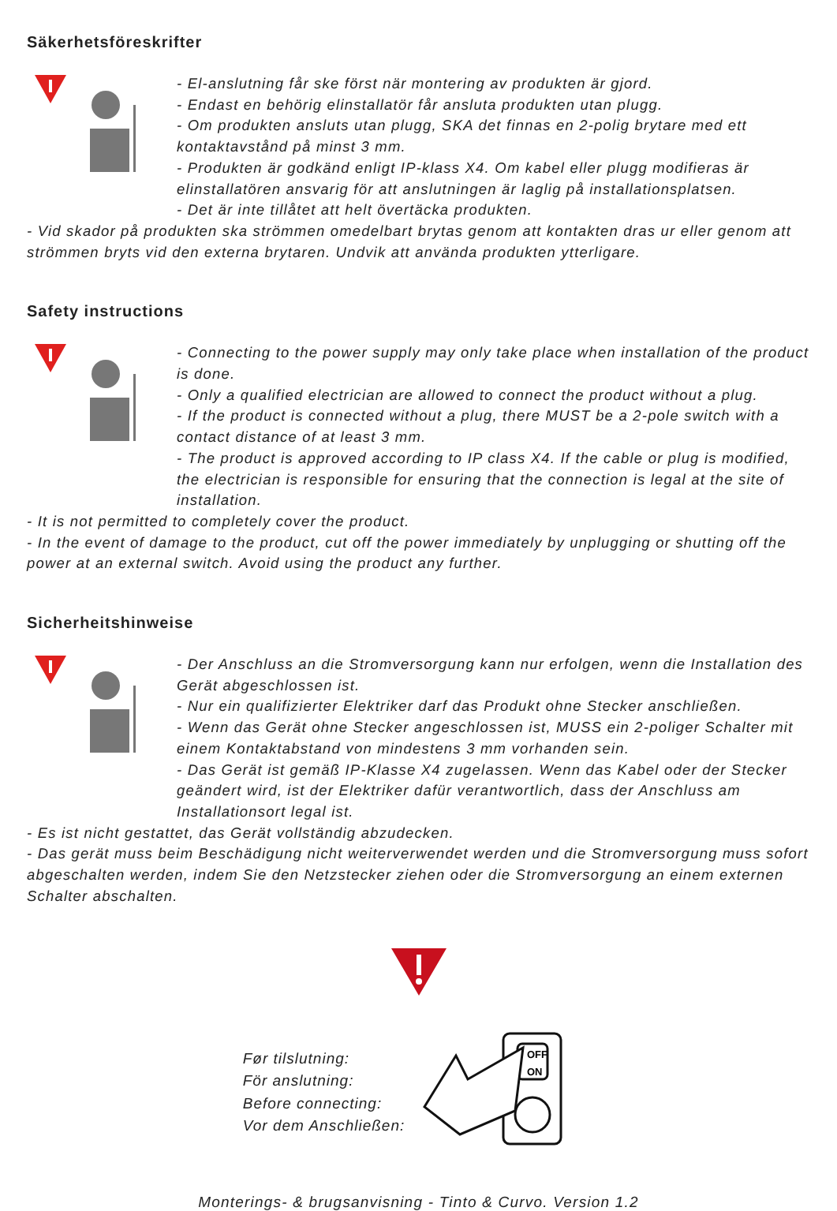Säkerhetsföreskrifter
- El-anslutning får ske först när montering av produkten är gjord.
- Endast en behörig elinstallatör får ansluta produkten utan plugg.
- Om produkten ansluts utan plugg, SKA det finnas en 2-polig brytare med ett kontaktavstånd på minst 3 mm.
- Produkten är godkänd enligt IP-klass X4. Om kabel eller plugg modifieras är elinstallatören ansvarig för att anslutningen är laglig på installationsplatsen.
- Det är inte tillåtet att helt övertäcka produkten.
- Vid skador på produkten ska strömmen omedelbart brytas genom att kontakten dras ur eller genom att strömmen bryts vid den externa brytaren. Undvik att använda produkten ytterligare.
Safety instructions
- Connecting to the power supply may only take place when installation of the product is done.
- Only a qualified electrician are allowed to connect the product without a plug.
- If the product is connected without a plug, there MUST be a 2-pole switch with a contact distance of at least 3 mm.
- The product is approved according to IP class X4. If the cable or plug is modified, the electrician is responsible for ensuring that the connection is legal at the site of installation.
- It is not permitted to completely cover the product.
- In the event of damage to the product, cut off the power immediately by unplugging or shutting off the power at an external switch. Avoid using the product any further.
Sicherheitshinweise
- Der Anschluss an die Stromversorgung kann nur erfolgen, wenn die Installation des Gerät abgeschlossen ist.
- Nur ein qualifizierter Elektriker darf das Produkt ohne Stecker anschließen.
- Wenn das Gerät ohne Stecker angeschlossen ist, MUSS ein 2-poliger Schalter mit einem Kontaktabstand von mindestens 3 mm vorhanden sein.
- Das Gerät ist gemäß IP-Klasse X4 zugelassen. Wenn das Kabel oder der Stecker geändert wird, ist der Elektriker dafür verantwortlich, dass der Anschluss am Installationsort legal ist.
- Es ist nicht gestattet, das Gerät vollständig abzudecken.
- Das gerät muss beim Beschädigung nicht weiterverwendet werden und die Stromversorgung muss sofort abgeschalten werden, indem Sie den Netzstecker ziehen oder die Stromversorgung an einem externen Schalter abschalten.
Før tilslutning:
För anslutning:
Before connecting:
Vor dem Anschließen:
OFF
ON
Monterings- & brugsanvisning - Tinto & Curvo. Version 1.2